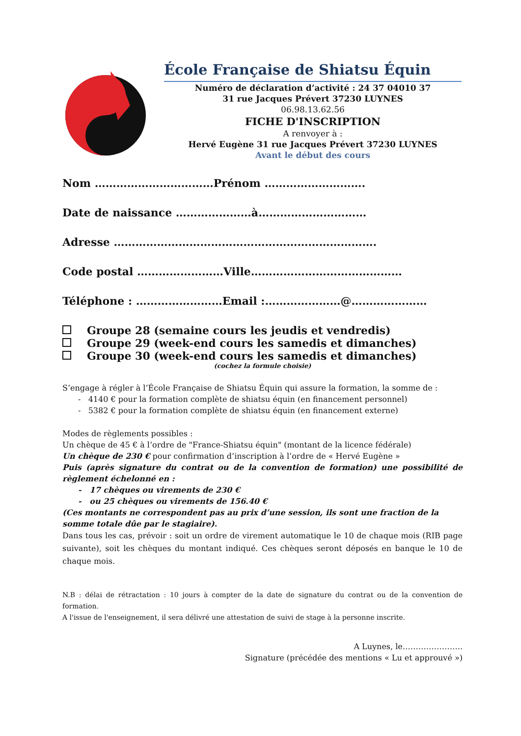École Française de Shiatsu Équin
Numéro de déclaration d’activité : 24 37 04010 37
31 rue Jacques Prévert 37230 LUYNES
06.98.13.62.56
FICHE D'INSCRIPTION
A renvoyer à :
Hervé Eugène 31 rue Jacques Prévert 37230 LUYNES
Avant le début des cours
Nom ……………………………Prénom ……………………….
Date de naissance …………………à…………………………
Adresse ……………………………………………………………….
Code postal ……………………Ville……………………………………
Téléphone : ……………………Email :…………………@…………………
Groupe 28 (semaine cours les jeudis et vendredis)
Groupe 29 (week-end cours les samedis et dimanches)
Groupe 30 (week-end cours les samedis et dimanches)
(cochez la formule choisie)
S’engage à régler à l’École Française de Shiatsu Équin qui assure la formation, la somme de :
- 4140 € pour la formation complète de shiatsu équin (en financement personnel)
- 5382 € pour la formation complète de shiatsu équin (en financement externe)
Modes de règlements possibles :
Un chèque de 45 € à l’ordre de "France-Shiatsu équin" (montant de la licence fédérale)
Un chèque de 230 € pour confirmation d’inscription à l’ordre de « Hervé Eugène »
Puis (après signature du contrat ou de la convention de formation) une possibilité de règlement échelonné en :
- 17 chèques ou virements de 230 €
- ou 25 chèques ou virements de 156.40 €
(Ces montants ne correspondent pas au prix d’une session, ils sont une fraction de la somme totale dûe par le stagiaire).
Dans tous les cas, prévoir : soit un ordre de virement automatique le 10 de chaque mois (RIB page suivante), soit les chèques du montant indiqué. Ces chèques seront déposés en banque le 10 de chaque mois.
N.B : délai de rétractation : 10 jours à compter de la date de signature du contrat ou de la convention de formation.
A l'issue de l'enseignement, il sera délivré une attestation de suivi de stage à la personne inscrite.
A Luynes, le…………………..
Signature (précédée des mentions « Lu et approuvé »)